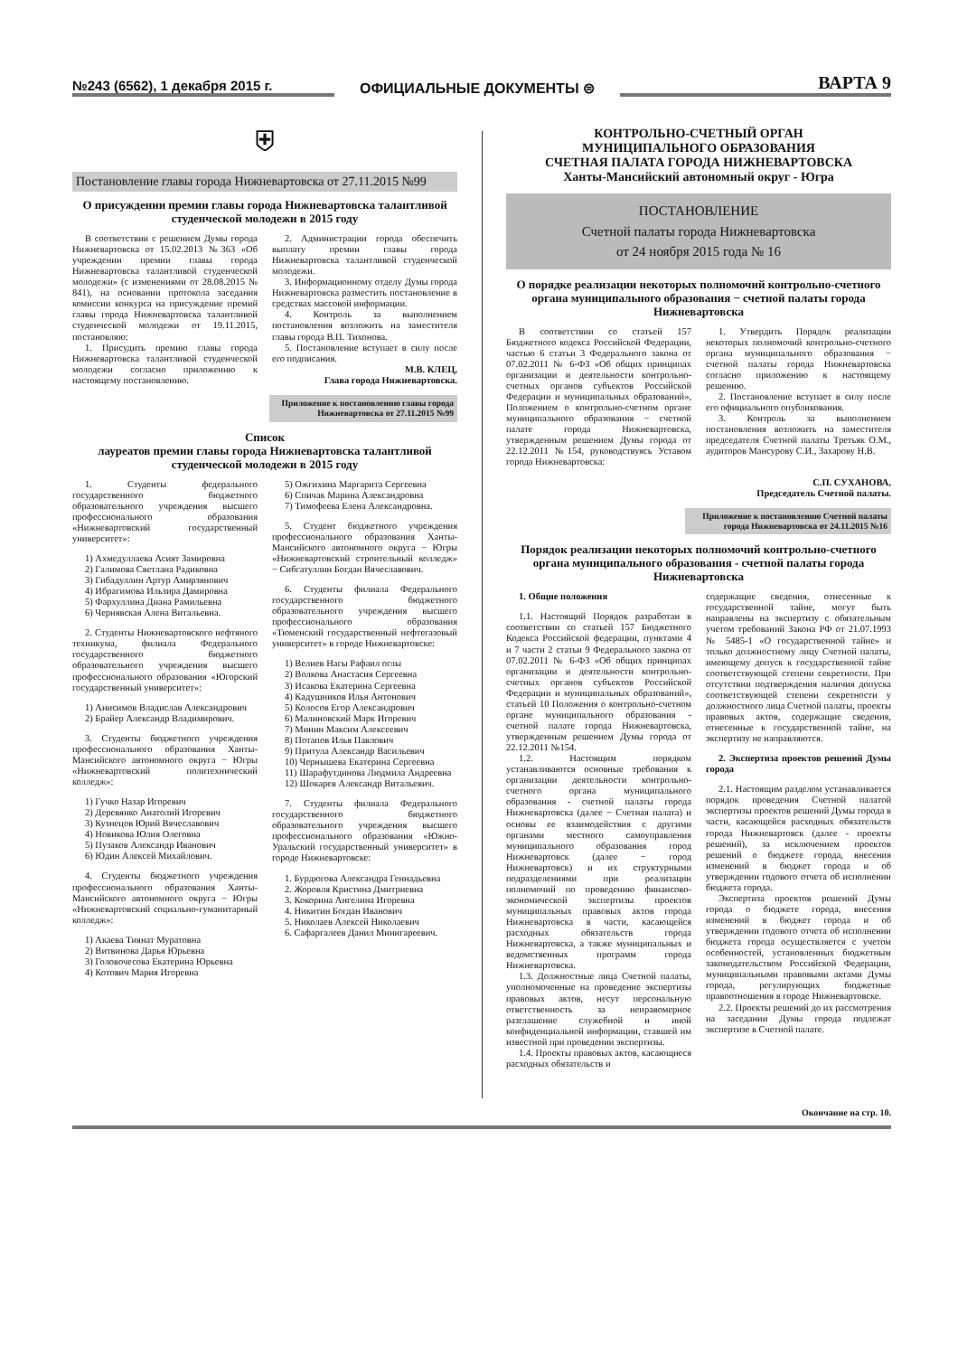№243 (6562), 1 декабря 2015 г.
ОФИЦИАЛЬНЫЕ ДОКУМЕНТЫ ⊜
ВАРТА 9
⛨
Постановление главы города Нижневартовска от 27.11.2015 №99
О присуждении премии главы города Нижневартовска талантливой студенческой молодежи в 2015 году
В соответствии с решением Думы города Нижневартовска от 15.02.2013 №363 «Об учреждении премии главы города Нижневартовска талантливой студенческой молодежи» (с изменениями от 28.08.2015 № 841), на основании протокола заседания комиссии конкурса на присуждение премий главы города Нижневартовска талантливой студенческой молодежи от 19.11.2015, постановляю:
1. Присудить премию главы города Нижневартовска талантливой студенческой молодежи согласно приложению к настоящему постановлению.
2. Администрации города обеспечить выплату премии главы города Нижневартовска талантливой студенческой молодежи.
3. Информационному отделу Думы города Нижневартовска разместить постановление в средствах массовой информации.
4. Контроль за выполнением постановления возложить на заместителя главы города В.П. Тихонова.
5. Постановление вступает в силу после его подписания.
М.В. КЛЕЦ,
Глава города Нижневартовска.
Приложение к постановлению главы города Нижневартовска от 27.11.2015 №99
Список
лауреатов премии главы города Нижневартовска талантливой студенческой молодежи в 2015 году
1. Студенты федерального государственного бюджетного образовательного учреждения высшего профессионального образования «Нижневартовский государственный университет»:
1) Ахмедуллаева Асият Замировна
2) Галимова Светлана Радиковна
3) Гибадуллин Артур Амирзянович
4) Ибрагимова Ильзира Дамировна
5) Фархуллина Диана Рамильевна
6) Чернявская Алена Витальевна.
2. Студенты Нижневартовского нефтяного техникума, филиала Федерального государственного бюджетного образовательного учреждения высшего профессионального образования «Югорский государственный университет»:
1) Анисимов Владислав Александрович
2) Брайер Александр Владимирович.
3. Студенты бюджетного учреждения профессионального образования Ханты-Мансийского автономного округа − Югры «Нижневартовский политехнический колледж»:
1) Гучко Назар Игоревич
2) Деревянко Анатолий Игоревич
3) Кузнецов Юрий Вячеславович
4) Новикова Юлия Олеговна
5) Пузаков Александр Иванович
6) Юдин Алексей Михайлович.
4. Студенты бюджетного учреждения профессионального образования Ханты-Мансийского автономного округа − Югры «Нижневартовский социально-гуманитарный колледж»:
1) Акаева Тиянат Муратовна
2) Витвинова Дарья Юрьевна
3) Головочесова Екатерина Юрьевна
4) Котович Мария Игоревна
5) Ожгихина Маргарита Сергеевна
6) Спичак Марина Александровна
7) Тимофеева Елена Александровна.
5. Студент бюджетного учреждения профессионального образования Ханты-Мансийского автономного округа − Югры «Нижневартовский строительный колледж» − Сибгатуллин Богдан Вячеславович.
6. Студенты филиала Федерального государственного бюджетного образовательного учреждения высшего профессионального образования «Тюменский государственный нефтегазовый университет» в городе Нижневартовске:
1) Велиев Нагы Рафаил оглы
2) Волкова Анастасия Сергеевна
3) Исакова Екатерина Сергеевна
4) Кадушников Илья Антонович
5) Колосов Егор Александрович
6) Малиновский Марк Игоревич
7) Минин Максим Алексеевич
8) Потапов Илья Павлович
9) Притула Александр Васильевич
10) Чернышева Екатерина Сергеевна
11) Шарафутдинова Людмила Андреевна
12) Шокарев Александр Витальевич.
7. Студенты филиала Федерального государственного бюджетного образовательного учреждения высшего профессионального образования «Южно-Уральский государственный университет» в городе Нижневартовске:
1. Бурдюгова Александра Геннадьевна
2. Жоровля Кристина Дмитриевна
3. Кокорина Ангелина Игоревна
4. Никитин Богдан Иванович
5. Николаев Алексей Николаевич
6. Сафаргалеев Данил Минигареевич.
КОНТРОЛЬНО-СЧЕТНЫЙ ОРГАН
МУНИЦИПАЛЬНОГО ОБРАЗОВАНИЯ
СЧЕТНАЯ ПАЛАТА ГОРОДА НИЖНЕВАРТОВСКА
Ханты-Мансийский автономный округ - Югра
ПОСТАНОВЛЕНИЕ
Счетной палаты города Нижневартовска
от 24 ноября 2015 года № 16
О порядке реализации некоторых полномочий контрольно-счетного органа муниципального образования − счетной палаты города Нижневартовска
В соответствии со статьей 157 Бюджетного кодекса Российской Федерации, частью 6 статьи 3 Федерального закона от 07.02.2011 № 6-ФЗ «Об общих принципах организации и деятельности контрольно-счетных органов субъектов Российской Федерации и муниципальных образований», Положением о контрольно-счетном органе муниципального образования − счетной палате города Нижневартовска, утвержденным решением Думы города от 22.12.2011 №154, руководствуясь Уставом города Нижневартовска:
1. Утвердить Порядок реализации некоторых полномочий контрольно-счетного органа муниципального образования − счетной палаты города Нижневартовска согласно приложению к настоящему решению.
2. Постановление вступает в силу после его официального опубликования.
3. Контроль за выполнением постановления возложить на заместителя председателя Счетной палаты Третьяк О.М., аудиторов Мансурову С.И., Захарову Н.В.
С.П. СУХАНОВА,
Председатель Счетной палаты.
Приложение к постановлению Счетной палаты города Нижневартовска от 24.11.2015 №16
Порядок реализации некоторых полномочий контрольно-счетного органа муниципального образования - счетной палаты города Нижневартовска
1. Общие положения
1.1. Настоящий Порядок разработан в соответствии со статьей 157 Бюджетного Кодекса Российской федерации, пунктами 4 и 7 части 2 статьи 9 Федерального закона от 07.02.2011 № 6-ФЗ «Об общих принципах организации и деятельности контрольно-счетных органов субъектов Российской Федерации и муниципальных образований», статьей 10 Положения о контрольно-счетном органе муниципального образования - счетной палате города Нижневартовска, утвержденным решением Думы города от 22.12.2011 №154.
1.2. Настоящим порядком устанавливаются основные требования к организации деятельности контрольно-счетного органа муниципального образования - счетной палаты города Нижневартовска (далее − Счетная палата) и основы ее взаимодействия с другими органами местного самоуправления муниципального образования город Нижневартовск (далее − город Нижневартовск) и их структурными подразделениями при реализации полномочий по проведению финансово-экономической экспертизы проектов муниципальных правовых актов города Нижневартовска в части, касающейся расходных обязательств города Нижневартовска, а также муниципальных и ведомственных программ города Нижневартовска.
1.3. Должностные лица Счетной палаты, уполномоченные на проведение экспертизы правовых актов, несут персональную ответственность за неправомерное разглашение служебной и иной конфиденциальной информации, ставшей им известной при проведении экспертизы.
1.4. Проекты правовых актов, касающиеся расходных обязательств и
содержащие сведения, отнесенные к государственной тайне, могут быть направлены на экспертизу с обязательным учетом требований Закона РФ от 21.07.1993 № 5485-1 «О государственной тайне» и только должностному лицу Счетной палаты, имеющему допуск к государственной тайне соответствующей степени секретности. При отсутствии подтверждения наличия допуска соответствующей степени секретности у должностного лица Счетной палаты, проекты правовых актов, содержащие сведения, отнесенные к государственной тайне, на экспертизу не направляются.
2. Экспертиза проектов решений Думы города
2.1. Настоящим разделом устанавливается порядок проведения Счетной палатой экспертизы проектов решений Думы города в части, касающейся расходных обязательств города Нижневартовск (далее - проекты решений), за исключением проектов решений о бюджете города, внесения изменений в бюджет города и об утверждении годового отчета об исполнении бюджета города.
Экспертиза проектов решений Думы города о бюджете города, внесения изменений в бюджет города и об утверждении годового отчета об исполнении бюджета города осуществляется с учетом особенностей, установленных бюджетным законодательством Российской Федерации, муниципальными правовыми актами Думы города, регулирующих бюджетные правоотношения в городе Нижневартовске.
2.2. Проекты решений до их рассмотрения на заседании Думы города подлежат экспертизе в Счетной палате.
Окончание на стр. 10.